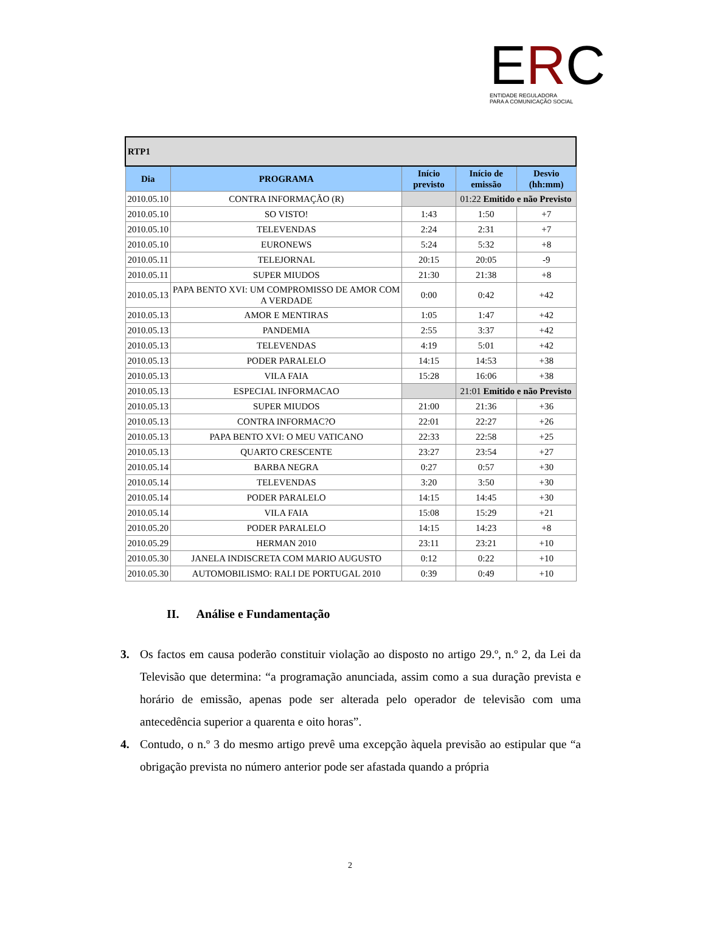ERC
ENTIDADE REGULADORA
PARA A COMUNICAÇÃO SOCIAL
| RTP1 | | | | |
| Dia | PROGRAMA | Início previsto | Início de emissão | Desvio (hh:mm) |
| 2010.05.10 | CONTRA INFORMAÇÃO (R) | | 01:22 Emitido e não Previsto | |
| 2010.05.10 | SO VISTO! | 1:43 | 1:50 | +7 |
| 2010.05.10 | TELEVENDAS | 2:24 | 2:31 | +7 |
| 2010.05.10 | EURONEWS | 5:24 | 5:32 | +8 |
| 2010.05.11 | TELEJORNAL | 20:15 | 20:05 | -9 |
| 2010.05.11 | SUPER MIUDOS | 21:30 | 21:38 | +8 |
| 2010.05.13 | PAPA BENTO XVI: UM COMPROMISSO DE AMOR COM A VERDADE | 0:00 | 0:42 | +42 |
| 2010.05.13 | AMOR E MENTIRAS | 1:05 | 1:47 | +42 |
| 2010.05.13 | PANDEMIA | 2:55 | 3:37 | +42 |
| 2010.05.13 | TELEVENDAS | 4:19 | 5:01 | +42 |
| 2010.05.13 | PODER PARALELO | 14:15 | 14:53 | +38 |
| 2010.05.13 | VILA FAIA | 15:28 | 16:06 | +38 |
| 2010.05.13 | ESPECIAL INFORMACAO | | 21:01 Emitido e não Previsto | |
| 2010.05.13 | SUPER MIUDOS | 21:00 | 21:36 | +36 |
| 2010.05.13 | CONTRA INFORMAC?O | 22:01 | 22:27 | +26 |
| 2010.05.13 | PAPA BENTO XVI: O MEU VATICANO | 22:33 | 22:58 | +25 |
| 2010.05.13 | QUARTO CRESCENTE | 23:27 | 23:54 | +27 |
| 2010.05.14 | BARBA NEGRA | 0:27 | 0:57 | +30 |
| 2010.05.14 | TELEVENDAS | 3:20 | 3:50 | +30 |
| 2010.05.14 | PODER PARALELO | 14:15 | 14:45 | +30 |
| 2010.05.14 | VILA FAIA | 15:08 | 15:29 | +21 |
| 2010.05.20 | PODER PARALELO | 14:15 | 14:23 | +8 |
| 2010.05.29 | HERMAN 2010 | 23:11 | 23:21 | +10 |
| 2010.05.30 | JANELA INDISCRETA COM MARIO AUGUSTO | 0:12 | 0:22 | +10 |
| 2010.05.30 | AUTOMOBILISMO: RALI DE PORTUGAL 2010 | 0:39 | 0:49 | +10 |
II. Análise e Fundamentação
3. Os factos em causa poderão constituir violação ao disposto no artigo 29.º, n.º 2, da Lei da Televisão que determina: “a programação anunciada, assim como a sua duração prevista e horário de emissão, apenas pode ser alterada pelo operador de televisão com uma antecedência superior a quarenta e oito horas”.
4. Contudo, o n.º 3 do mesmo artigo prevê uma excepção àquela previsão ao estipular que “a obrigação prevista no número anterior pode ser afastada quando a própria
2